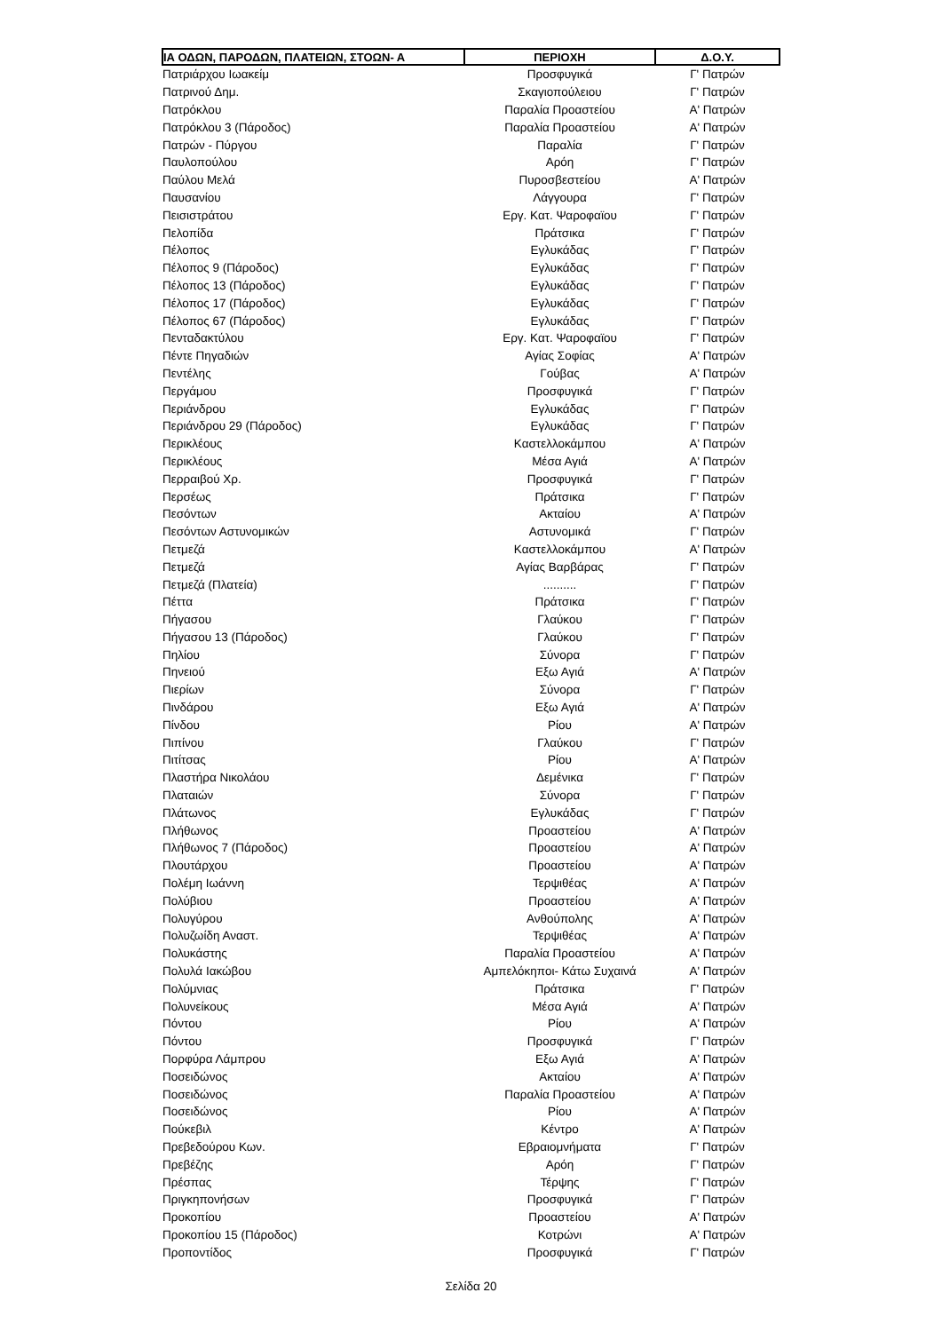| ΙΑ ΟΔΩΝ, ΠΑΡΟΔΩΝ, ΠΛΑΤΕΙΩΝ, ΣΤΟΩΝ- Α | ΠΕΡΙΟΧΗ | Δ.Ο.Υ. |
| --- | --- | --- |
| Πατριάρχου Ιωακείμ | Προσφυγικά | Γ' Πατρών |
| Πατρινού Δημ. | Σκαγιοπούλειου | Γ' Πατρών |
| Πατρόκλου | Παραλία Προαστείου | Α' Πατρών |
| Πατρόκλου 3 (Πάροδος) | Παραλία Προαστείου | Α' Πατρών |
| Πατρών - Πύργου | Παραλία | Γ' Πατρών |
| Παυλοπούλου | Αρόη | Γ' Πατρών |
| Παύλου Μελά | Πυροσβεστείου | Α' Πατρών |
| Παυσανίου | Λάγγουρα | Γ' Πατρών |
| Πεισιστράτου | Εργ. Κατ. Ψαροφαϊου | Γ' Πατρών |
| Πελοπίδα | Πράτσικα | Γ' Πατρών |
| Πέλοπος | Εγλυκάδας | Γ' Πατρών |
| Πέλοπος 9 (Πάροδος) | Εγλυκάδας | Γ' Πατρών |
| Πέλοπος 13 (Πάροδος) | Εγλυκάδας | Γ' Πατρών |
| Πέλοπος 17 (Πάροδος) | Εγλυκάδας | Γ' Πατρών |
| Πέλοπος 67 (Πάροδος) | Εγλυκάδας | Γ' Πατρών |
| Πενταδακτύλου | Εργ. Κατ. Ψαροφαϊου | Γ' Πατρών |
| Πέντε Πηγαδιών | Αγίας Σοφίας | Α' Πατρών |
| Πεντέλης | Γούβας | Α' Πατρών |
| Περγάμου | Προσφυγικά | Γ' Πατρών |
| Περιάνδρου | Εγλυκάδας | Γ' Πατρών |
| Περιάνδρου 29 (Πάροδος) | Εγλυκάδας | Γ' Πατρών |
| Περικλέους | Καστελλοκάμπου | Α' Πατρών |
| Περικλέους | Μέσα Αγιά | Α' Πατρών |
| Περραιβού Χρ. | Προσφυγικά | Γ' Πατρών |
| Περσέως | Πράτσικα | Γ' Πατρών |
| Πεσόντων | Ακταίου | Α' Πατρών |
| Πεσόντων Αστυνομικών | Αστυνομικά | Γ' Πατρών |
| Πετμεζά | Καστελλοκάμπου | Α' Πατρών |
| Πετμεζά | Αγίας Βαρβάρας | Γ' Πατρών |
| Πετμεζά (Πλατεία) | .......... | Γ' Πατρών |
| Πέττα | Πράτσικα | Γ' Πατρών |
| Πήγασου | Γλαύκου | Γ' Πατρών |
| Πήγασου 13 (Πάροδος) | Γλαύκου | Γ' Πατρών |
| Πηλίου | Σύνορα | Γ' Πατρών |
| Πηνειού | Εξω Αγιά | Α' Πατρών |
| Πιερίων | Σύνορα | Γ' Πατρών |
| Πινδάρου | Εξω Αγιά | Α' Πατρών |
| Πίνδου | Ρίου | Α' Πατρών |
| Πιπίνου | Γλαύκου | Γ' Πατρών |
| Πιτίτσας | Ρίου | Α' Πατρών |
| Πλαστήρα Νικολάου | Δεμένικα | Γ' Πατρών |
| Πλαταιών | Σύνορα | Γ' Πατρών |
| Πλάτωνος | Εγλυκάδας | Γ' Πατρών |
| Πλήθωνος | Προαστείου | Α' Πατρών |
| Πλήθωνος 7 (Πάροδος) | Προαστείου | Α' Πατρών |
| Πλουτάρχου | Προαστείου | Α' Πατρών |
| Πολέμη Ιωάννη | Τερψιθέας | Α' Πατρών |
| Πολύβιου | Προαστείου | Α' Πατρών |
| Πολυγύρου | Ανθούπολης | Α' Πατρών |
| Πολυζωίδη Αναστ. | Τερψιθέας | Α' Πατρών |
| Πολυκάστης | Παραλία Προαστείου | Α' Πατρών |
| Πολυλά Ιακώβου | Αμπελόκηποι- Κάτω Συχαινά | Α' Πατρών |
| Πολύμνιας | Πράτσικα | Γ' Πατρών |
| Πολυνείκους | Μέσα Αγιά | Α' Πατρών |
| Πόντου | Ρίου | Α' Πατρών |
| Πόντου | Προσφυγικά | Γ' Πατρών |
| Πορφύρα Λάμπρου | Εξω Αγιά | Α' Πατρών |
| Ποσειδώνος | Ακταίου | Α' Πατρών |
| Ποσειδώνος | Παραλία Προαστείου | Α' Πατρών |
| Ποσειδώνος | Ρίου | Α' Πατρών |
| Πούκεβιλ | Κέντρο | Α' Πατρών |
| Πρεβεδούρου Κων. | Εβραιομνήματα | Γ' Πατρών |
| Πρεβέζης | Αρόη | Γ' Πατρών |
| Πρέσπας | Τέρψης | Γ' Πατρών |
| Πριγκηπονήσων | Προσφυγικά | Γ' Πατρών |
| Προκοπίου | Προαστείου | Α' Πατρών |
| Προκοπίου 15 (Πάροδος) | Κοτρώνι | Α' Πατρών |
| Προποντίδος | Προσφυγικά | Γ' Πατρών |
Σελίδα 20